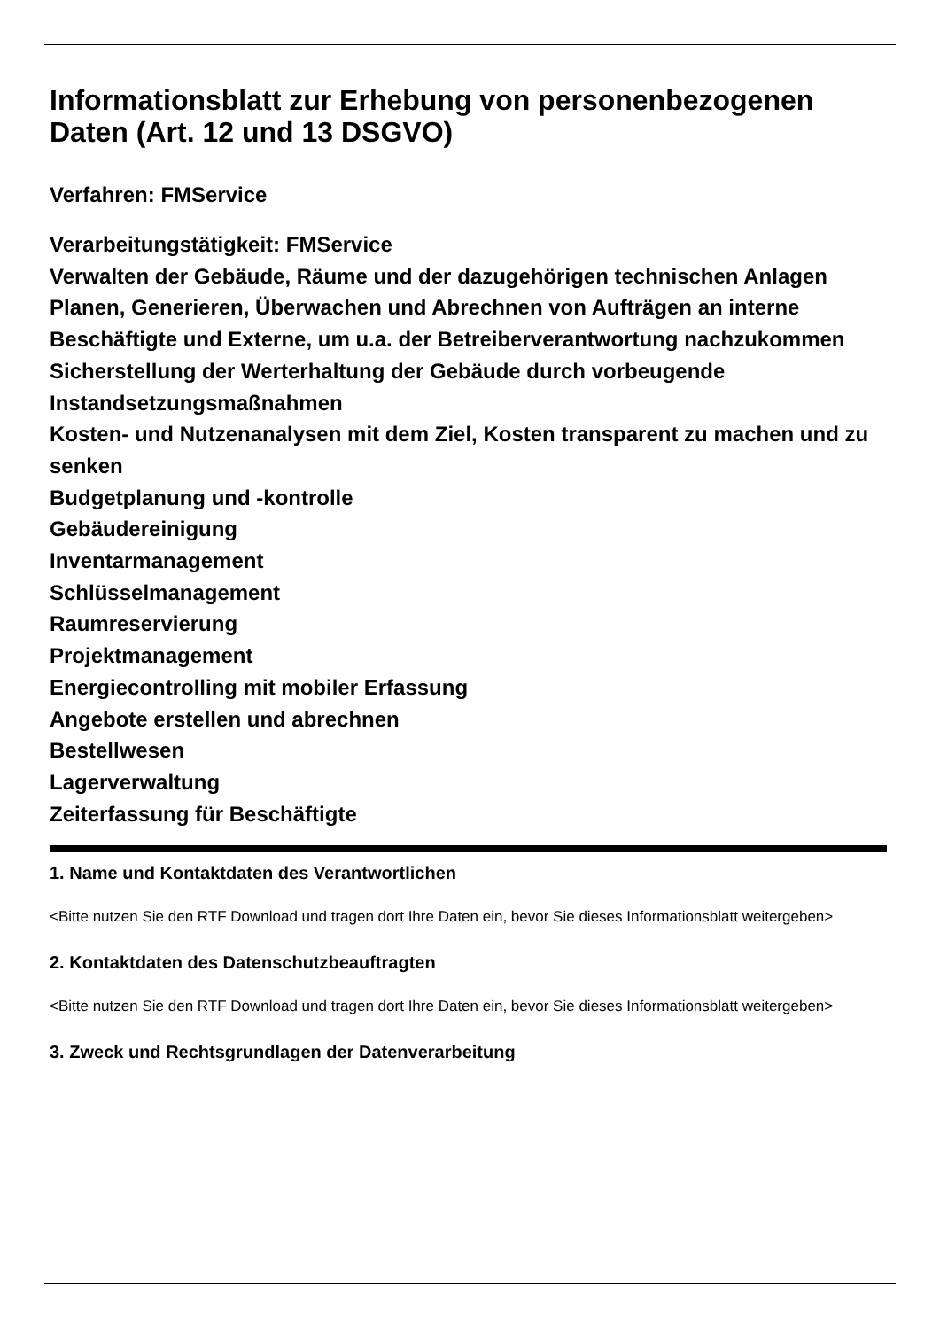Informationsblatt zur Erhebung von personenbezogenen Daten (Art. 12 und 13 DSGVO)
Verfahren: FMService
Verarbeitungstätigkeit: FMService
Verwalten der Gebäude, Räume und der dazugehörigen technischen Anlagen
Planen, Generieren, Überwachen und Abrechnen von Aufträgen an interne Beschäftigte und Externe, um u.a. der Betreiberverantwortung nachzukommen
Sicherstellung der Werterhaltung der Gebäude durch vorbeugende Instandsetzungsmaßnahmen
Kosten- und Nutzenanalysen mit dem Ziel, Kosten transparent zu machen und zu senken
Budgetplanung und -kontrolle
Gebäudereinigung
Inventarmanagement
Schlüsselmanagement
Raumreservierung
Projektmanagement
Energiecontrolling mit mobiler Erfassung
Angebote erstellen und abrechnen
Bestellwesen
Lagerverwaltung
Zeiterfassung für Beschäftigte
1. Name und Kontaktdaten des Verantwortlichen
<Bitte nutzen Sie den RTF Download und tragen dort Ihre Daten ein, bevor Sie dieses Informationsblatt weitergeben>
2. Kontaktdaten des Datenschutzbeauftragten
<Bitte nutzen Sie den RTF Download und tragen dort Ihre Daten ein, bevor Sie dieses Informationsblatt weitergeben>
3. Zweck und Rechtsgrundlagen der Datenverarbeitung